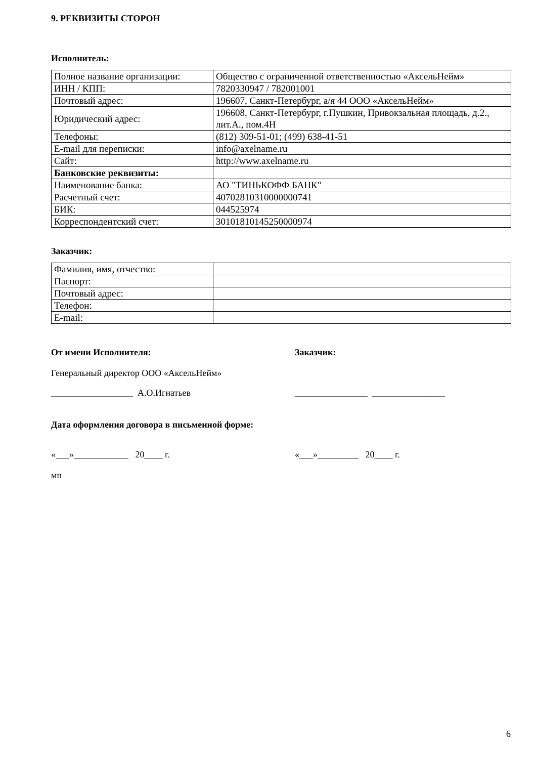9. РЕКВИЗИТЫ СТОРОН
Исполнитель:
| Полное название организации: | Общество с ограниченной ответственностью «АксельНейм» |
| ИНН / КПП: | 7820330947 / 782001001 |
| Почтовый адрес: | 196607, Санкт-Петербург, а/я 44 ООО «АксельНейм» |
| Юридический адрес: | 196608, Санкт-Петербург, г.Пушкин, Привокзальная площадь, д.2., лит.А., пом.4Н |
| Телефоны: | (812) 309-51-01; (499) 638-41-51 |
| E-mail для переписки: | info@axelname.ru |
| Сайт: | http://www.axelname.ru |
| Банковские реквизиты: | |
| Наименование банка: | АО "ТИНЬКОФФ БАНК" |
| Расчетный счет: | 40702810310000000741 |
| БИК: | 044525974 |
| Корреспондентский счет: | 30101810145250000974 |
Заказчик:
| Фамилия, имя, отчество: | |
| Паспорт: | |
| Почтовый адрес: | |
| Телефон: | |
| E-mail: | |
От имени Исполнителя: Заказчик:
Генеральный директор ООО «АксельНейм»
__________________ А.О.Игнатьев ________________ ________________
Дата оформления договора в письменной форме:
«___»____________ 20____ г. «___»_________ 20____ г.
мп
6